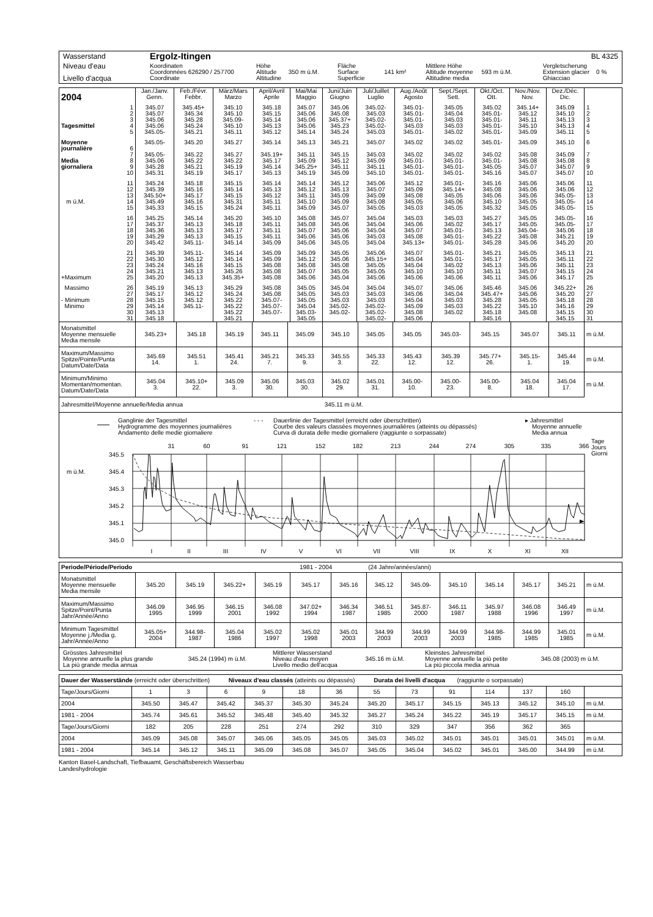| Wasserstand | Ergolz-Itingen | | | | | BL 4325 |
| Niveau d'eau Livello d'acqua | Koordinaten Coordonnées 626290 / 257700 Coordinate | Höhe Altitude 350 m ü.M. Altitudine | Fläche Surface 141 km² Superficie | Mittlere Höhe Altitude moyenne 593 m ü.M. Altitudine media | | Vergletscherung Extension glacier 0 % Ghiacciao |
| 2004 | Jan./Janv. Genn. | Feb./Févr. Febbr. | März/Mars Marzo | April/Avril Aprile | Mai/Mai Maggio | Juni/Juin Giugno | Juli/Juillet Luglio | Aug./Août Agosto | Sept./Sept. Sett. | Okt./Oct. Ott. | Nov./Nov. Nov. | Dez./Déc. Dic. | |
| 1 | 345.07 | 345.45+ | 345.10 | 345.18 | 345.07 | 345.06 | 345.02- | 345.01- | 345.05 | 345.02 | 345.14+ | 345.09 | 1 |
| 2 | 345.07 | 345.34 | 345.10 | 345.15 | 345.06 | 345.08 | 345.03 | 345.01- | 345.04 | 345.01- | 345.12 | 345.10 | 2 |
| 3 | 345.06 | 345.28 | 345.09- | 345.14 | 345.06 | 345.37+ | 345.02- | 345.01- | 345.03 | 345.01- | 345.11 | 345.13 | 3 |
| Tagesmittel 4 | 345.06 | 345.24 | 345.10 | 345.13 | 345.06 | 345.23 | 345.02- | 345.03 | 345.03 | 345.01- | 345.10 | 345.13 | 4 |
| 5 | 345.05- | 345.21 | 345.11 | 345.12 | 345.14 | 345.24 | 345.03 | 345.01- | 345.02 | 345.01- | 345.09 | 345.11 | 5 |
| Moyenne journalière 6 | 345.05- | 345.20 | 345.27 | 345.14 | 345.13 | 345.21 | 345.07 | 345.02 | 345.02 | 345.01- | 345.09 | 345.10 | 6 |
| 7 | 345.05- | 345.22 | 345.27 | 345.19+ | 345.11 | 345.15 | 345.03 | 345.02 | 345.02 | 345.02 | 345.08 | 345.09 | 7 |
| Media 8 | 345.06 | 345.22 | 345.22 | 345.17 | 345.09 | 345.12 | 345.09 | 345.01- | 345.01- | 345.01- | 345.08 | 345.08 | 8 |
| giornaliera 9 | 345.28 | 345.21 | 345.19 | 345.14 | 345.25+ | 345.11 | 345.11 | 345.01- | 345.01- | 345.05 | 345.07 | 345.07 | 9 |
| 10 | 345.31 | 345.19 | 345.17 | 345.13 | 345.19 | 345.09 | 345.10 | 345.01- | 345.01- | 345.16 | 345.07 | 345.07 | 10 |
| 11 | 345.24 | 345.18 | 345.15 | 345.14 | 345.14 | 345.12 | 345.06 | 345.12 | 345.01- | 345.16 | 345.06 | 345.06 | 11 |
| 12 | 345.39 | 345.16 | 345.14 | 345.13 | 345.12 | 345.13 | 345.07 | 345.09 | 345.14+ | 345.08 | 345.06 | 345.06 | 12 |
| 13 | 345.50+ | 345.17 | 345.15 | 345.12 | 345.11 | 345.09 | 345.09 | 345.08 | 345.05 | 345.06 | 345.06 | 345.05- | 13 |
| m ü.M. 14 | 345.49 | 345.16 | 345.31 | 345.11 | 345.10 | 345.09 | 345.08 | 345.05 | 345.06 | 345.10 | 345.05 | 345.05- | 14 |
| 15 | 345.33 | 345.15 | 345.24 | 345.11 | 345.09 | 345.07 | 345.05 | 345.03 | 345.05 | 345.32 | 345.05 | 345.05- | 15 |
| 16 | 345.25 | 345.14 | 345.20 | 345.10 | 345.08 | 345.07 | 345.04 | 345.03 | 345.03 | 345.27 | 345.05 | 345.05- | 16 |
| 17 | 345.37 | 345.13 | 345.18 | 345.11 | 345.08 | 345.06 | 345.04 | 345.06 | 345.02 | 345.17 | 345.05 | 345.05- | 17 |
| 18 | 345.36 | 345.13 | 345.17 | 345.11 | 345.07 | 345.06 | 345.04 | 345.07 | 345.01- | 345.13 | 345.04- | 345.06 | 18 |
| 19 | 345.29 | 345.13 | 345.15 | 345.11 | 345.06 | 345.06 | 345.03 | 345.08 | 345.01- | 345.22 | 345.08 | 345.21 | 19 |
| 20 | 345.42 | 345.11- | 345.14 | 345.09 | 345.06 | 345.05 | 345.04 | 345.13+ | 345.01- | 345.28 | 345.06 | 345.20 | 20 |
| 21 | 345.39 | 345.11- | 345.14 | 345.09 | 345.09 | 345.05 | 345.06 | 345.07 | 345.01- | 345.21 | 345.05 | 345.13 | 21 |
| 22 | 345.30 | 345.12 | 345.14 | 345.09 | 345.12 | 345.06 | 345.15+ | 345.04 | 345.01- | 345.17 | 345.05 | 345.11 | 22 |
| 23 | 345.24 | 345.16 | 345.15 | 345.08 | 345.08 | 345.08 | 345.05 | 345.04 | 345.02 | 345.13 | 345.06 | 345.11 | 23 |
| 24 | 345.21 | 345.13 | 345.26 | 345.08 | 345.07 | 345.05 | 345.05 | 345.10 | 345.10 | 345.11 | 345.07 | 345.15 | 24 |
| +Maximum 25 | 345.20 | 345.13 | 345.35+ | 345.08 | 345.06 | 345.04 | 345.06 | 345.06 | 345.06 | 345.11 | 345.06 | 345.17 | 25 |
| Massimo 26 | 345.19 | 345.13 | 345.29 | 345.08 | 345.05 | 345.04 | 345.04 | 345.07 | 345.06 | 345.46 | 345.06 | 345.22+ | 26 |
| 27 | 345.17 | 345.12 | 345.24 | 345.08 | 345.05 | 345.03 | 345.03 | 345.06 | 345.04 | 345.47+ | 345.06 | 345.20 | 27 |
| - Minimum 28 | 345.15 | 345.12 | 345.22 | 345.07- | 345.05 | 345.03 | 345.03 | 345.04 | 345.03 | 345.28 | 345.05 | 345.18 | 28 |
| Minimo 29 | 345.14 | 345.11- | 345.22 | 345.07- | 345.04 | 345.02- | 345.02- | 345.09 | 345.03 | 345.22 | 345.10 | 345.16 | 29 |
| 30 | 345.13 | | 345.22 | 345.07- | 345.03- | 345.02- | 345.02- | 345.08 | 345.02 | 345.18 | 345.08 | 345.15 | 30 |
| 31 | 345.18 | | 345.21 | | 345.05 | | 345.02- | 345.06 | | 345.16 | | 345.15 | 31 |
| Monatsmittel Moyenne mensuelle Media mensile | 345.23+ | 345.18 | 345.19 | 345.11 | 345.09 | 345.10 | 345.05 | 345.05 | 345.03- | 345.15 | 345.07 | 345.11 | m ü.M. |
| Maximum/Massimo Spitze/Pointe/Punta Datum/Date/Data | 345.69 14. | 345.51 1. | 345.41 24. | 345.21 7. | 345.33 9. | 345.55 3. | 345.33 22. | 345.43 12. | 345.39 12. | 345.77+ 26. | 345.15- 1. | 345.44 19. | m ü.M. |
| Minimum/Minimo Momentan/momentan. Datum/Date/Data | 345.04 3. | 345.10+ 22. | 345.09 3. | 345.06 30. | 345.03 30. | 345.02 29. | 345.01 31. | 345.00- 10. | 345.00- 23. | 345.00- 8. | 345.04 18. | 345.04 17. | m ü.M. |
| Jahresmittel/Moyenne annuelle/Media annua | | | | | | 345.11 m ü.M. | | | | | | | |
Ganglinie der Tagesmittel
Hydrogramme des moyennes journalières
Andamento delle medie giornaliere
- - -
Dauerlinie der Tagesmittel (erreicht oder überschritten)
Courbe des valeurs classées moyennes journalières (atteints ou dépassés)
Curva di durata delle medie giornaliere (raggiunte o sorpassate)
▸ Jahresmittel
Moyenne annuelle
Media annua
Tage
Jours
Giorni
31
60
91
121
152
182
213
244
274
305
335
366
345.5
345.4
345.3
345.2
345.1
345.0
m ü.M.
I
II
III
IV
V
VI
VII
VIII
IX
X
XI
XII
| Periode/Période/Periodo | 1981 - 2004 | | | | | | (24 Jahre/années/anni) | | | | | | |
| Monatsmittel Moyenne mensuelle Media mensile | 345.20 | 345.19 | 345.22+ | 345.19 | 345.17 | 345.16 | 345.12 | 345.09- | 345.10 | 345.14 | 345.17 | 345.21 | m ü.M. |
| Maximum/Massimo Spitze/Point/Punta Jahr/Année/Anno | 346.09 1995 | 346.95 1999 | 346.15 2001 | 346.08 1992 | 347.02+ 1994 | 346.34 1987 | 346.51 1985 | 345.87- 2000 | 346.11 1987 | 345.97 1988 | 346.08 1996 | 346.49 1997 | m ü.M. |
| Minimum Tagesmittel Moyenne j./Media g. Jahr/Année/Anno | 345.05+ 2004 | 344.98- 1987 | 345.04 1986 | 345.02 1997 | 345.02 1998 | 345.01 2003 | 344.99 2003 | 344.99 2003 | 344.99 2003 | 344.98- 1985 | 344.99 1985 | 345.01 1985 | m ü.M. |
| Grösstes Jahresmittel Moyenne annuelle la plus grande La più grande media annua | 345.24 (1994) m ü.M. | Mittlerer Wasserstand Niveau d'eau moyen Livello medio dell'acqua | 345.16 m ü.M. | Kleinstes Jahresmittel Moyenne annuelle la più petite La più piccola media annua | 345.08 (2003) m ü.M. |
| Dauer der Wasserstände (erreicht oder überschritten) Niveaux d'eau classés (atteints ou dépassés) Durata dei livelli d'acqua (raggiunte o sorpassate) | | | | | | | | | | | | | |
| Tage/Jours/Giorni | 1 | 3 | 6 | 9 | 18 | 36 | 55 | 73 | 91 | 114 | 137 | 160 | |
| 2004 | 345.50 | 345.47 | 345.42 | 345.37 | 345.30 | 345.24 | 345.20 | 345.17 | 345.15 | 345.13 | 345.12 | 345.10 | m ü.M. |
| 1981 - 2004 | 345.74 | 345.61 | 345.52 | 345.48 | 345.40 | 345.32 | 345.27 | 345.24 | 345.22 | 345.19 | 345.17 | 345.15 | m ü.M. |
| Tage/Jours/Giorni | 182 | 205 | 228 | 251 | 274 | 292 | 310 | 329 | 347 | 356 | 362 | 365 | |
| 2004 | 345.09 | 345.08 | 345.07 | 345.06 | 345.05 | 345.05 | 345.03 | 345.02 | 345.01 | 345.01 | 345.01 | 345.01 | m ü.M. |
| 1981 - 2004 | 345.14 | 345.12 | 345.11 | 345.09 | 345.08 | 345.07 | 345.05 | 345.04 | 345.02 | 345.01 | 345.00 | 344.99 | m ü.M. |
Kanton Basel-Landschaft, Tiefbauamt, Geschäftsbereich Wasserbau
Landeshydrologie